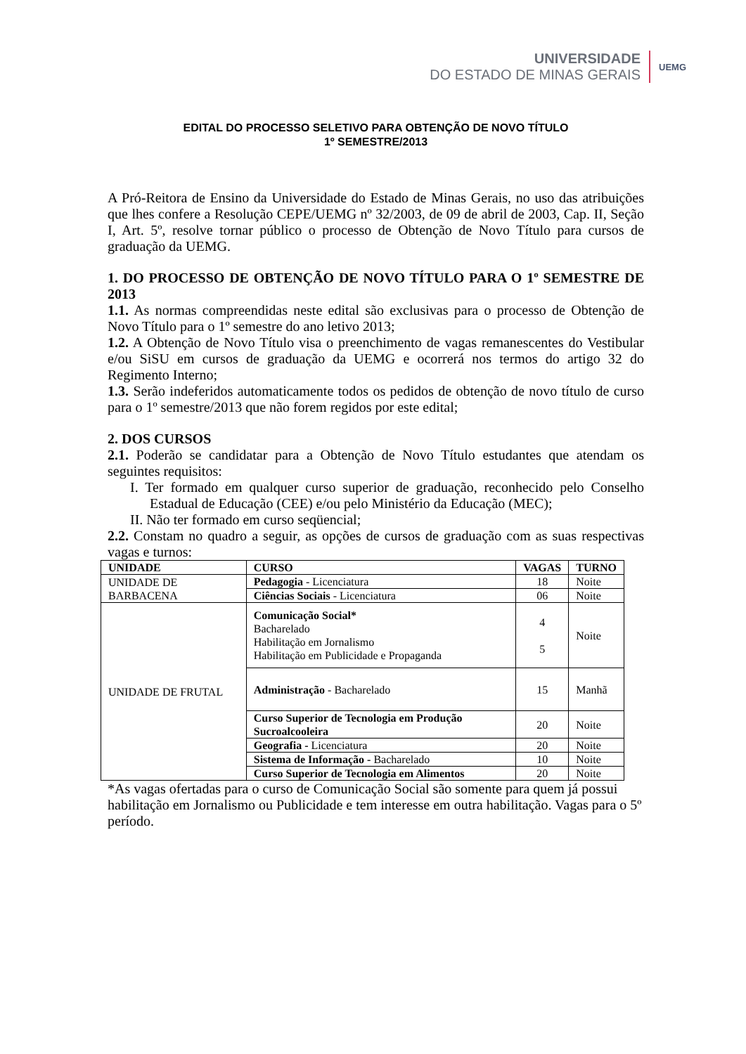UNIVERSIDADE
DO ESTADO DE MINAS GERAIS
UEMG
EDITAL DO PROCESSO SELETIVO PARA OBTENÇÃO DE NOVO TÍTULO
1º SEMESTRE/2013
A Pró-Reitora de Ensino da Universidade do Estado de Minas Gerais, no uso das atribuições que lhes confere a Resolução CEPE/UEMG nº 32/2003, de 09 de abril de 2003, Cap. II, Seção I, Art. 5º, resolve tornar público o processo de Obtenção de Novo Título para cursos de graduação da UEMG.
1. DO PROCESSO DE OBTENÇÃO DE NOVO TÍTULO PARA O 1º SEMESTRE DE 2013
1.1. As normas compreendidas neste edital são exclusivas para o processo de Obtenção de Novo Título para o 1º semestre do ano letivo 2013;
1.2. A Obtenção de Novo Título visa o preenchimento de vagas remanescentes do Vestibular e/ou SiSU em cursos de graduação da UEMG e ocorrerá nos termos do artigo 32 do Regimento Interno;
1.3. Serão indeferidos automaticamente todos os pedidos de obtenção de novo título de curso para o 1º semestre/2013 que não forem regidos por este edital;
2. DOS CURSOS
2.1. Poderão se candidatar para a Obtenção de Novo Título estudantes que atendam os seguintes requisitos:
I. Ter formado em qualquer curso superior de graduação, reconhecido pelo Conselho Estadual de Educação (CEE) e/ou pelo Ministério da Educação (MEC);
II. Não ter formado em curso seqüencial;
2.2. Constam no quadro a seguir, as opções de cursos de graduação com as suas respectivas vagas e turnos:
| UNIDADE | CURSO | VAGAS | TURNO |
| --- | --- | --- | --- |
| UNIDADE DE BARBACENA | Pedagogia - Licenciatura | 18 | Noite |
| | Ciências Sociais - Licenciatura | 06 | Noite |
| UNIDADE DE FRUTAL | Comunicação Social* Bacharelado Habilitação em Jornalismo Habilitação em Publicidade e Propaganda | 4 5 | Noite |
| | Administração - Bacharelado | 15 | Manhã |
| | Curso Superior de Tecnologia em Produção Sucroalcooleira | 20 | Noite |
| | Geografia - Licenciatura | 20 | Noite |
| | Sistema de Informação - Bacharelado | 10 | Noite |
| | Curso Superior de Tecnologia em Alimentos | 20 | Noite |
*As vagas ofertadas para o curso de Comunicação Social são somente para quem já possui habilitação em Jornalismo ou Publicidade e tem interesse em outra habilitação. Vagas para o 5º período.